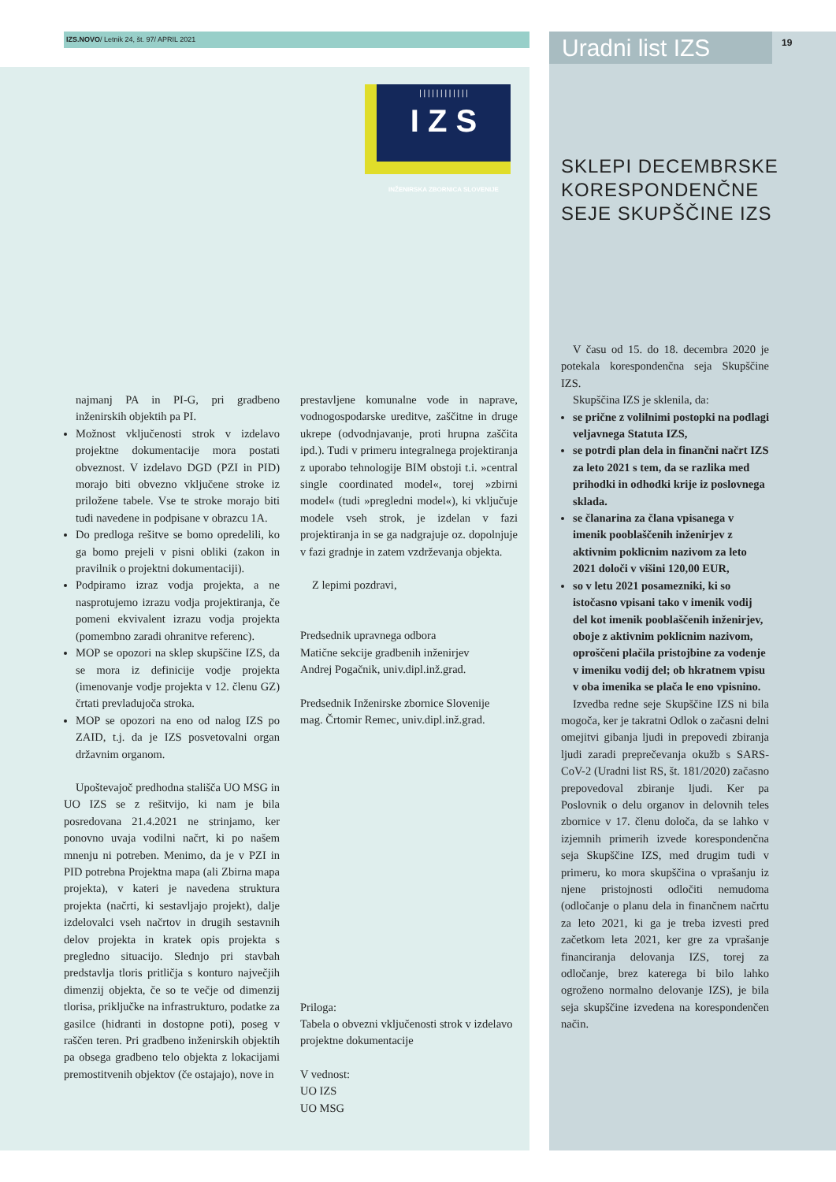IZS.NOVO/ Letnik 24, št. 97/ APRIL 2021 Uradni list IZS 19
| | | | | | | | | | | |
I Z S
INŽENIRSKA ZBORNICA SLOVENIJE
SKLEPI DECEMBRSKE
KORESPONDENČNE
SEJE SKUPŠČINE IZS
najmanj PA in PI-G, pri gradbeno inženirskih objektih pa PI.
Možnost vključenosti strok v izdelavo projektne dokumentacije mora postati obveznost. V izdelavo DGD (PZI in PID) morajo biti obvezno vključene stroke iz priložene tabele. Vse te stroke morajo biti tudi navedene in podpisane v obrazcu 1A.
Do predloga rešitve se bomo opredelili, ko ga bomo prejeli v pisni obliki (zakon in pravilnik o projektni dokumentaciji).
Podpiramo izraz vodja projekta, a ne nasprotujemo izrazu vodja projektiranja, če pomeni ekvivalent izrazu vodja projekta (pomembno zaradi ohranitve referenc).
MOP se opozori na sklep skupščine IZS, da se mora iz definicije vodje projekta (imenovanje vodje projekta v 12. členu GZ) črtati prevladujoča stroka.
MOP se opozori na eno od nalog IZS po ZAID, t.j. da je IZS posvetovalni organ državnim organom.
Upoštevajoč predhodna stališča UO MSG in UO IZS se z rešitvijo, ki nam je bila posredovana 21.4.2021 ne strinjamo, ker ponovno uvaja vodilni načrt, ki po našem mnenju ni potreben. Menimo, da je v PZI in PID potrebna Projektna mapa (ali Zbirna mapa projekta), v kateri je navedena struktura projekta (načrti, ki sestavljajo projekt), dalje izdelovalci vseh načrtov in drugih sestavnih delov projekta in kratek opis projekta s pregledno situacijo. Slednjo pri stavbah predstavlja tloris pritličja s konturo največjih dimenzij objekta, če so te večje od dimenzij tlorisa, priključke na infrastrukturo, podatke za gasilce (hidranti in dostopne poti), poseg v raščen teren. Pri gradbeno inženirskih objektih pa obsega gradbeno telo objekta z lokacijami premostitvenih objektov (če ostajajo), nove in
prestavljene komunalne vode in naprave, vodnogospodarske ureditve, zaščitne in druge ukrepe (odvodnjavanje, proti hrupna zaščita ipd.). Tudi v primeru integralnega projektiranja z uporabo tehnologije BIM obstoji t.i. »central single coordinated model«, torej »zbirni model« (tudi »pregledni model«), ki vključuje modele vseh strok, je izdelan v fazi projektiranja in se ga nadgrajuje oz. dopolnjuje v fazi gradnje in zatem vzdrževanja objekta.
Z lepimi pozdravi,
Predsednik upravnega odbora
Matične sekcije gradbenih inženirjev
Andrej Pogačnik, univ.dipl.inž.grad.
Predsednik Inženirske zbornice Slovenije
mag. Črtomir Remec, univ.dipl.inž.grad.
Priloga:
Tabela o obvezni vključenosti strok v izdelavo projektne dokumentacije
V vednost:
UO IZS
UO MSG
V času od 15. do 18. decembra 2020 je potekala korespondenčna seja Skupščine IZS.
Skupščina IZS je sklenila, da:
se prične z volilnimi postopki na podlagi veljavnega Statuta IZS,
se potrdi plan dela in finančni načrt IZS za leto 2021 s tem, da se razlika med prihodki in odhodki krije iz poslovnega sklada.
se članarina za člana vpisanega v imenik pooblaščenih inženirjev z aktivnim poklicnim nazivom za leto 2021 določi v višini 120,00 EUR,
so v letu 2021 posamezniki, ki so istočasno vpisani tako v imenik vodij del kot imenik pooblaščenih inženirjev, oboje z aktivnim poklicnim nazivom, oproščeni plačila pristojbine za vodenje v imeniku vodij del; ob hkratnem vpisu v oba imenika se plača le eno vpisnino.
Izvedba redne seje Skupščine IZS ni bila mogoča, ker je takratni Odlok o začasni delni omejitvi gibanja ljudi in prepovedi zbiranja ljudi zaradi preprečevanja okužb s SARS-CoV-2 (Uradni list RS, št. 181/2020) začasno prepovedoval zbiranje ljudi. Ker pa Poslovnik o delu organov in delovnih teles zbornice v 17. členu določa, da se lahko v izjemnih primerih izvede korespondenčna seja Skupščine IZS, med drugim tudi v primeru, ko mora skupščina o vprašanju iz njene pristojnosti odločiti nemudoma (odločanje o planu dela in finančnem načrtu za leto 2021, ki ga je treba izvesti pred začetkom leta 2021, ker gre za vprašanje financiranja delovanja IZS, torej za odločanje, brez katerega bi bilo lahko ogroženo normalno delovanje IZS), je bila seja skupščine izvedena na korespondenčen način.